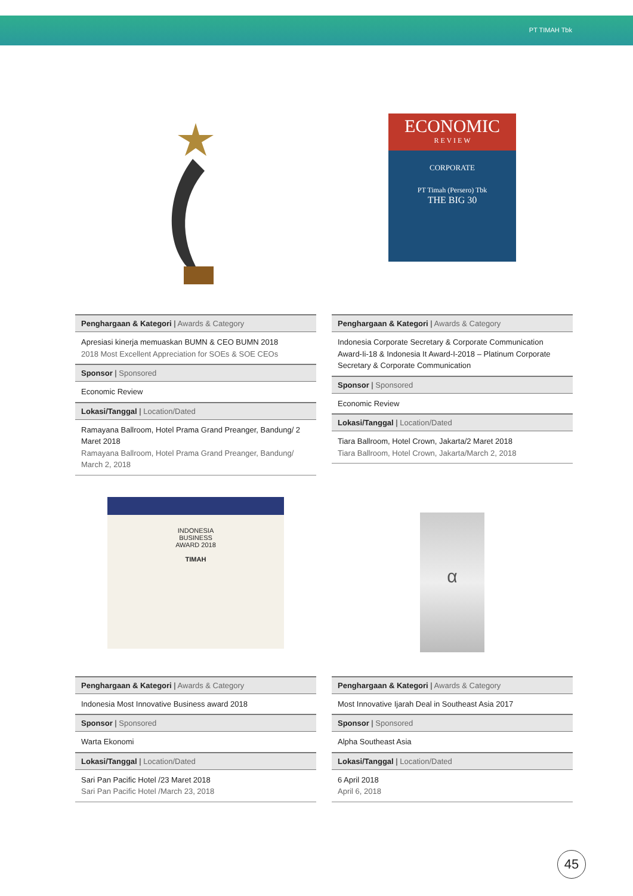PT TIMAH Tbk
| Penghargaan & Kategori / Awards & Category |
| --- |
| Apresiasi kinerja memuaskan BUMN & CEO BUMN 2018 2018 Most Excellent Appreciation for SOEs & SOE CEOs |
| Sponsor / Sponsored |
| Economic Review |
| Lokasi/Tanggal / Location/Dated |
| Ramayana Ballroom, Hotel Prama Grand Preanger, Bandung/ 2 Maret 2018 Ramayana Ballroom, Hotel Prama Grand Preanger, Bandung/ March 2, 2018 |
ECONOMIC
R E V I E W
CORPORATE
PT Timah (Persero) Tbk
THE BIG 30
| Penghargaan & Kategori / Awards & Category |
| --- |
| Indonesia Corporate Secretary & Corporate Communication Award-Ii-18 & Indonesia It Award-I-2018 – Platinum Corporate Secretary & Corporate Communication |
| Sponsor / Sponsored |
| Economic Review |
| Lokasi/Tanggal / Location/Dated |
| Tiara Ballroom, Hotel Crown, Jakarta/2 Maret 2018 Tiara Ballroom, Hotel Crown, Jakarta/March 2, 2018 |
INDONESIA
BUSINESS
AWARD 2018
TIMAH
| Penghargaan & Kategori / Awards & Category |
| --- |
| Indonesia Most Innovative Business award 2018 |
| Sponsor / Sponsored |
| Warta Ekonomi |
| Lokasi/Tanggal / Location/Dated |
| Sari Pan Pacific Hotel /23 Maret 2018 Sari Pan Pacific Hotel /March 23, 2018 |
α
| Penghargaan & Kategori / Awards & Category |
| --- |
| Most Innovative Ijarah Deal in Southeast Asia 2017 |
| Sponsor / Sponsored |
| Alpha Southeast Asia |
| Lokasi/Tanggal / Location/Dated |
| 6 April 2018 April 6, 2018 |
45